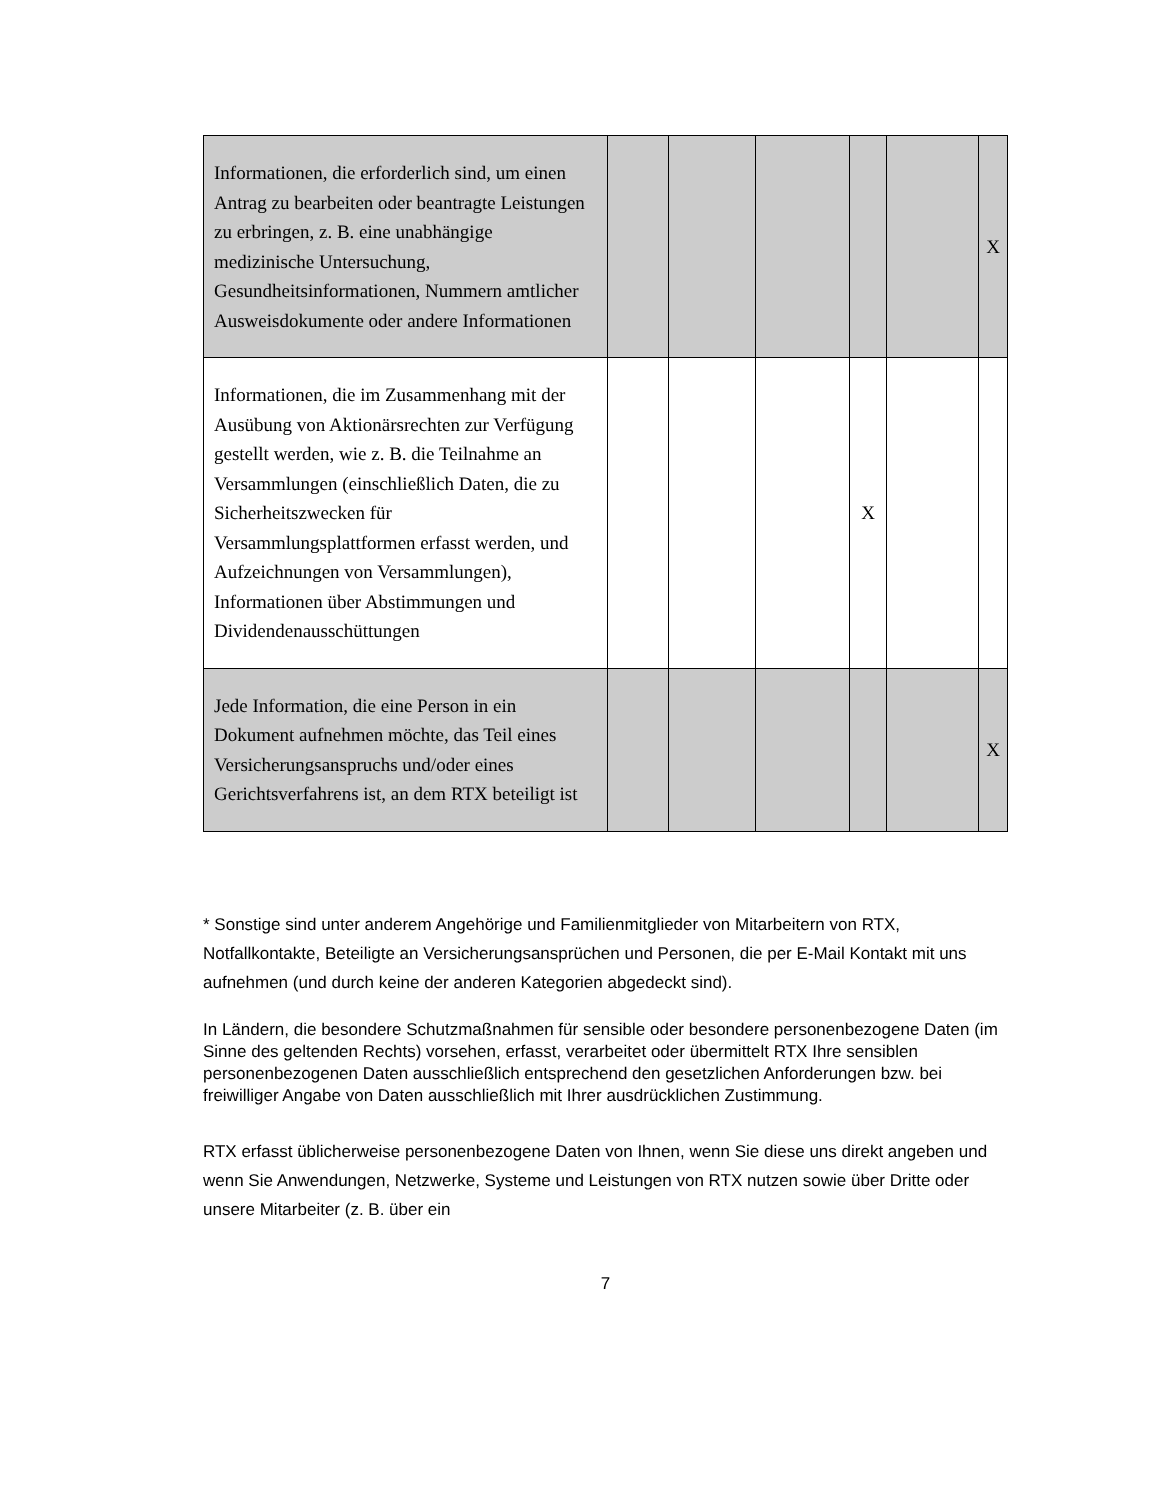| Informationen, die erforderlich sind, um einen Antrag zu bearbeiten oder beantragte Leistungen zu erbringen, z. B. eine unabhängige medizinische Untersuchung, Gesundheitsinformationen, Nummern amtlicher Ausweisdokumente oder andere Informationen | | | | | | X |
| Informationen, die im Zusammenhang mit der Ausübung von Aktionärsrechten zur Verfügung gestellt werden, wie z. B. die Teilnahme an Versammlungen (einschließlich Daten, die zu Sicherheitszwecken für Versammlungsplattformen erfasst werden, und Aufzeichnungen von Versammlungen), Informationen über Abstimmungen und Dividendenausschüttungen | | | | X | | |
| Jede Information, die eine Person in ein Dokument aufnehmen möchte, das Teil eines Versicherungsanspruchs und/oder eines Gerichtsverfahrens ist, an dem RTX beteiligt ist | | | | | | X |
* Sonstige sind unter anderem Angehörige und Familienmitglieder von Mitarbeitern von RTX, Notfallkontakte, Beteiligte an Versicherungsansprüchen und Personen, die per E-Mail Kontakt mit uns aufnehmen (und durch keine der anderen Kategorien abgedeckt sind).
In Ländern, die besondere Schutzmaßnahmen für sensible oder besondere personenbezogene Daten (im Sinne des geltenden Rechts) vorsehen, erfasst, verarbeitet oder übermittelt RTX Ihre sensiblen personenbezogenen Daten ausschließlich entsprechend den gesetzlichen Anforderungen bzw. bei freiwilliger Angabe von Daten ausschließlich mit Ihrer ausdrücklichen Zustimmung.
RTX erfasst üblicherweise personenbezogene Daten von Ihnen, wenn Sie diese uns direkt angeben und wenn Sie Anwendungen, Netzwerke, Systeme und Leistungen von RTX nutzen sowie über Dritte oder unsere Mitarbeiter (z. B. über ein
7